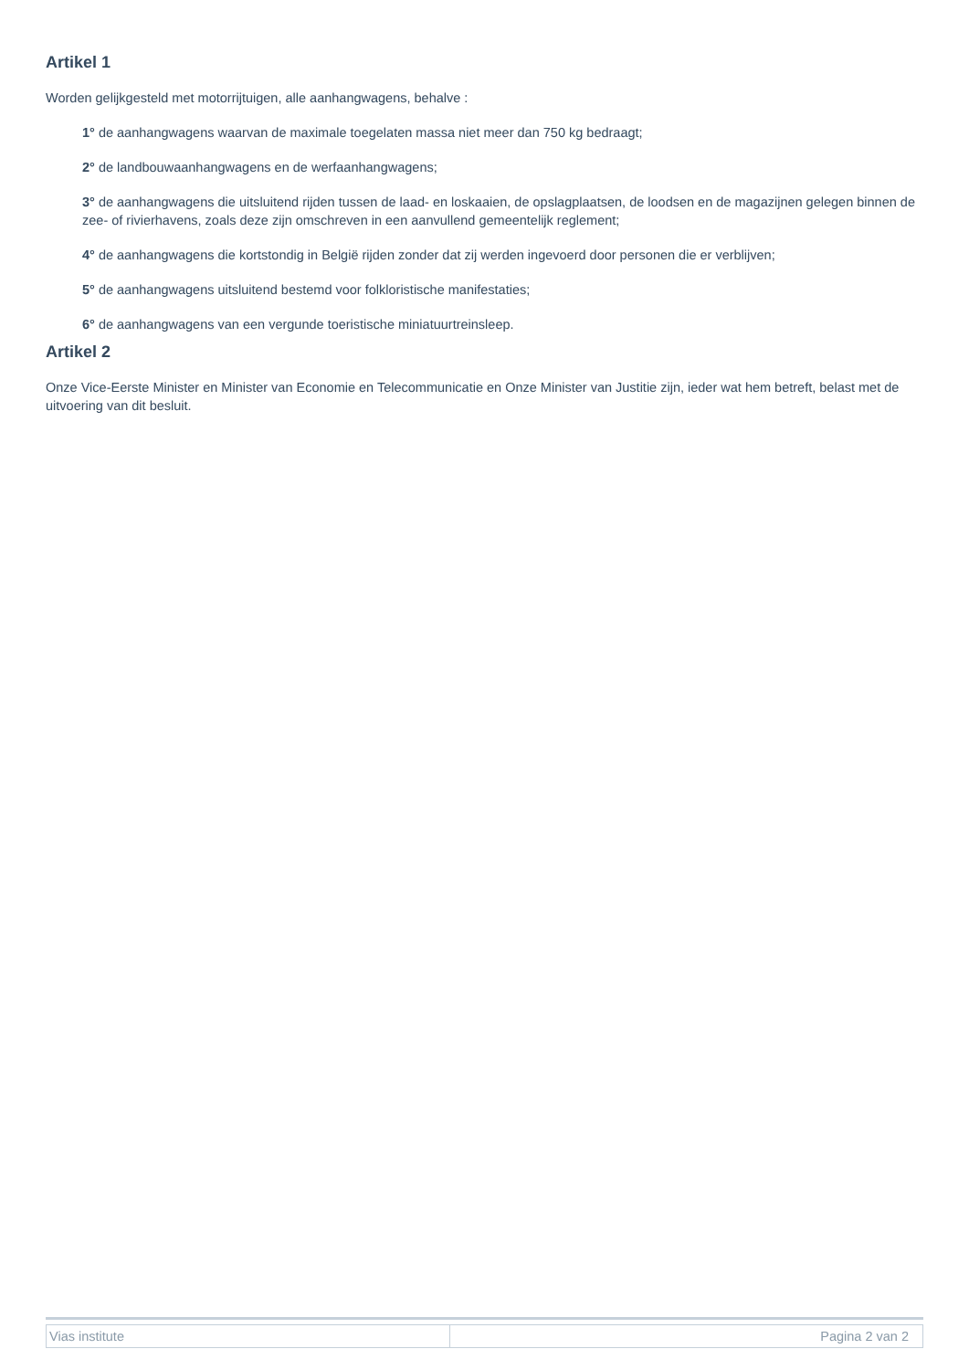Artikel 1
Worden gelijkgesteld met motorrijtuigen, alle aanhangwagens, behalve :
1° de aanhangwagens waarvan de maximale toegelaten massa niet meer dan 750 kg bedraagt;
2° de landbouwaanhangwagens en de werfaanhangwagens;
3° de aanhangwagens die uitsluitend rijden tussen de laad- en loskaaien, de opslagplaatsen, de loodsen en de magazijnen gelegen binnen de zee- of rivierhavens, zoals deze zijn omschreven in een aanvullend gemeentelijk reglement;
4° de aanhangwagens die kortstondig in België rijden zonder dat zij werden ingevoerd door personen die er verblijven;
5° de aanhangwagens uitsluitend bestemd voor folkloristische manifestaties;
6° de aanhangwagens van een vergunde toeristische miniatuurtreinsleep.
Artikel 2
Onze Vice-Eerste Minister en Minister van Economie en Telecommunicatie en Onze Minister van Justitie zijn, ieder wat hem betreft, belast met de uitvoering van dit besluit.
| Vias institute | Pagina 2 van 2 |